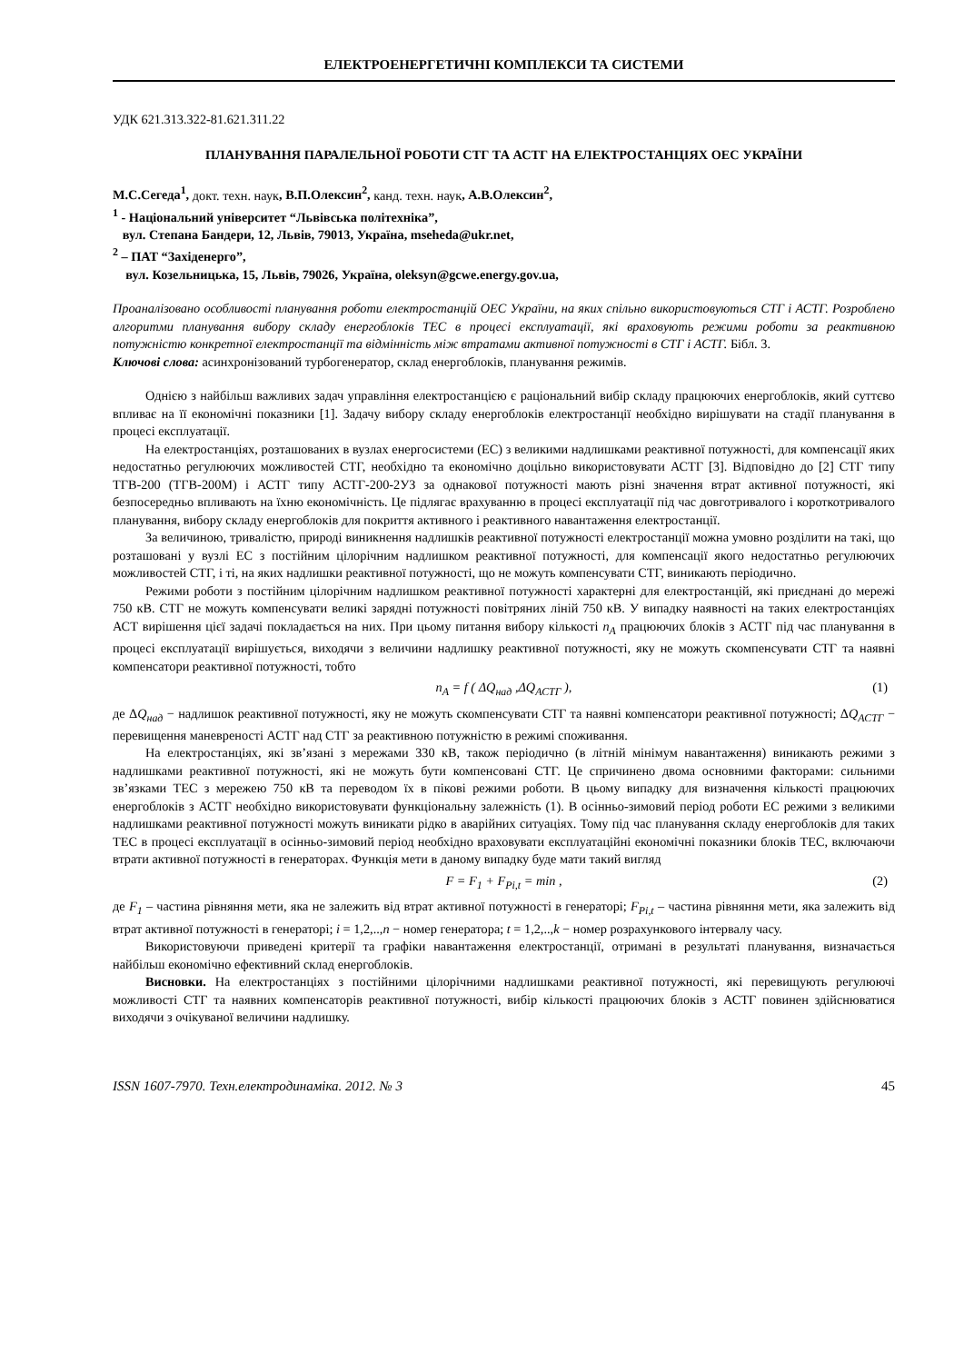ЕЛЕКТРОЕНЕРГЕТИЧНІ КОМПЛЕКСИ ТА СИСТЕМИ
УДК 621.313.322-81.621.311.22
ПЛАНУВАННЯ ПАРАЛЕЛЬНОЇ РОБОТИ СТГ ТА АСТГ НА ЕЛЕКТРОСТАНЦІЯХ ОЕС УКРАЇНИ
М.С.Сегеда<sup>1</sup>, докт. техн. наук, В.П.Олексин<sup>2</sup>, канд. техн. наук, А.В.Олексин<sup>2</sup>,
<sup>1</sup> - Національний університет “Львівська політехніка”,
вул. Степана Бандери, 12, Львів, 79013, Україна, mseheda@ukr.net,
<sup>2</sup> – ПАТ “Західенерго”,
вул. Козельницька, 15, Львів, 79026, Україна, oleksyn@gcwe.energy.gov.ua,
Проаналізовано особливості планування роботи електростанцій ОЕС України, на яких спільно використовуються СТГ і АСТГ. Розроблено алгоритми планування вибору складу енергоблоків ТЕС в процесі експлуатації, які враховують режими роботи за реактивною потужністю конкретної електростанції та відмінність між втратами активної потужності в СТГ і АСТГ. Бібл. 3.
Ключові слова: асинхронізований турбогенератор, склад енергоблоків, планування режимів.
Однією з найбільш важливих задач управління електростанцією є раціональний вибір складу працюючих енергоблоків, який суттєво впливає на її економічні показники [1]. Задачу вибору складу енергоблоків електростанції необхідно вирішувати на стадії планування в процесі експлуатації.
На електростанціях, розташованих в вузлах енергосистеми (ЕС) з великими надлишками реактивної потужності, для компенсації яких недостатньо регулюючих можливостей СТГ, необхідно та економічно доцільно використовувати АСТГ [3]. Відповідно до [2] СТГ типу ТГВ-200 (ТГВ-200М) і АСТГ типу АСТГ-200-2УЗ за однакової потужності мають різні значення втрат активної потужності, які безпосередньо впливають на їхню економічність. Це підлягає врахуванню в процесі експлуатації під час довготривалого і короткотривалого планування, вибору складу енергоблоків для покриття активного і реактивного навантаження електростанції.
За величиною, тривалістю, природі виникнення надлишків реактивної потужності електростанції можна умовно розділити на такі, що розташовані у вузлі ЕС з постійним цілорічним надлишком реактивної потужності, для компенсації якого недостатньо регулюючих можливостей СТГ, і ті, на яких надлишки реактивної потужності, що не можуть компенсувати СТГ, виникають періодично.
Режими роботи з постійним цілорічним надлишком реактивної потужності характерні для електростанцій, які приєднані до мережі 750 кВ. СТГ не можуть компенсувати великі зарядні потужності повітряних ліній 750 кВ. У випадку наявності на таких електростанціях АСТ вирішення цієї задачі покладається на них. При цьому питання вибору кількості n<sub>A</sub> працюючих блоків з АСТГ під час планування в процесі експлуатації вирішується, виходячи з величини надлишку реактивної потужності, яку не можуть скомпенсувати СТГ та наявні компенсатори реактивної потужності, тобто
n<sub>A</sub> = f ( ΔQ<sub>над</sub> ,ΔQ<sub>АСТГ</sub> ), (1)
де ΔQ<sub>над</sub> − надлишок реактивної потужності, яку не можуть скомпенсувати СТГ та наявні компенсатори реактивної потужності; ΔQ<sub>АСТГ</sub> − перевищення маневреності АСТГ над СТГ за реактивною потужністю в режимі споживання.
На електростанціях, які зв’язані з мережами 330 кВ, також періодично (в літній мінімум навантаження) виникають режими з надлишками реактивної потужності, які не можуть бути компенсовані СТГ. Це спричинено двома основними факторами: сильними зв’язками ТЕС з мережею 750 кВ та переводом їх в пікові режими роботи. В цьому випадку для визначення кількості працюючих енергоблоків з АСТГ необхідно використовувати функціональну залежність (1). В осінньо-зимовий період роботи ЕС режими з великими надлишками реактивної потужності можуть виникати рідко в аварійних ситуаціях. Тому під час планування складу енергоблоків для таких ТЕС в процесі експлуатації в осінньо-зимовий період необхідно враховувати експлуатаційні економічні показники блоків ТЕС, включаючи втрати активної потужності в генераторах. Функція мети в даному випадку буде мати такий вигляд
F = F<sub>1</sub> + F<sub>Pi,t</sub> = min , (2)
де F<sub>1</sub> – частина рівняння мети, яка не залежить від втрат активної потужності в генераторі; F<sub>Pi,t</sub> – частина рівняння мети, яка залежить від втрат активної потужності в генераторі; i = 1,2,..,n − номер генератора; t = 1,2,..,k − номер розрахункового інтервалу часу.
Використовуючи приведені критерії та графіки навантаження електростанції, отримані в результаті планування, визначається найбільш економічно ефективний склад енергоблоків.
Висновки. На електростанціях з постійними цілорічними надлишками реактивної потужності, які перевищують регулюючі можливості СТГ та наявних компенсаторів реактивної потужності, вибір кількості працюючих блоків з АСТГ повинен здійснюватися виходячи з очікуваної величини надлишку.
ISSN 1607-7970. Техн.електродинаміка. 2012. № 3 45